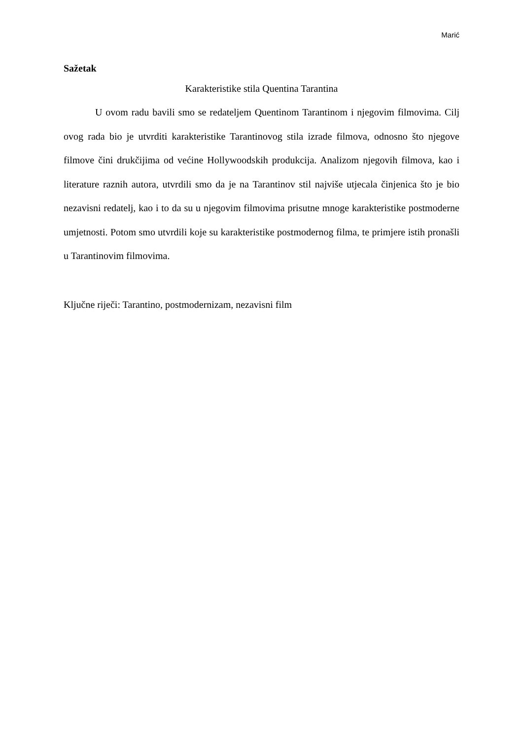Marić
Sažetak
Karakteristike stila Quentina Tarantina
U ovom radu bavili smo se redateljem Quentinom Tarantinom i njegovim filmovima. Cilj ovog rada bio je utvrditi karakteristike Tarantinovog stila izrade filmova, odnosno što njegove filmove čini drukčijima od većine Hollywoodskih produkcija. Analizom njegovih filmova, kao i literature raznih autora, utvrdili smo da je na Tarantinov stil najviše utjecala činjenica što je bio nezavisni redatelj, kao i to da su u njegovim filmovima prisutne mnoge karakteristike postmoderne umjetnosti. Potom smo utvrdili koje su karakteristike postmodernog filma, te primjere istih pronašli u Tarantinovim filmovima.
Ključne riječi: Tarantino, postmodernizam, nezavisni film